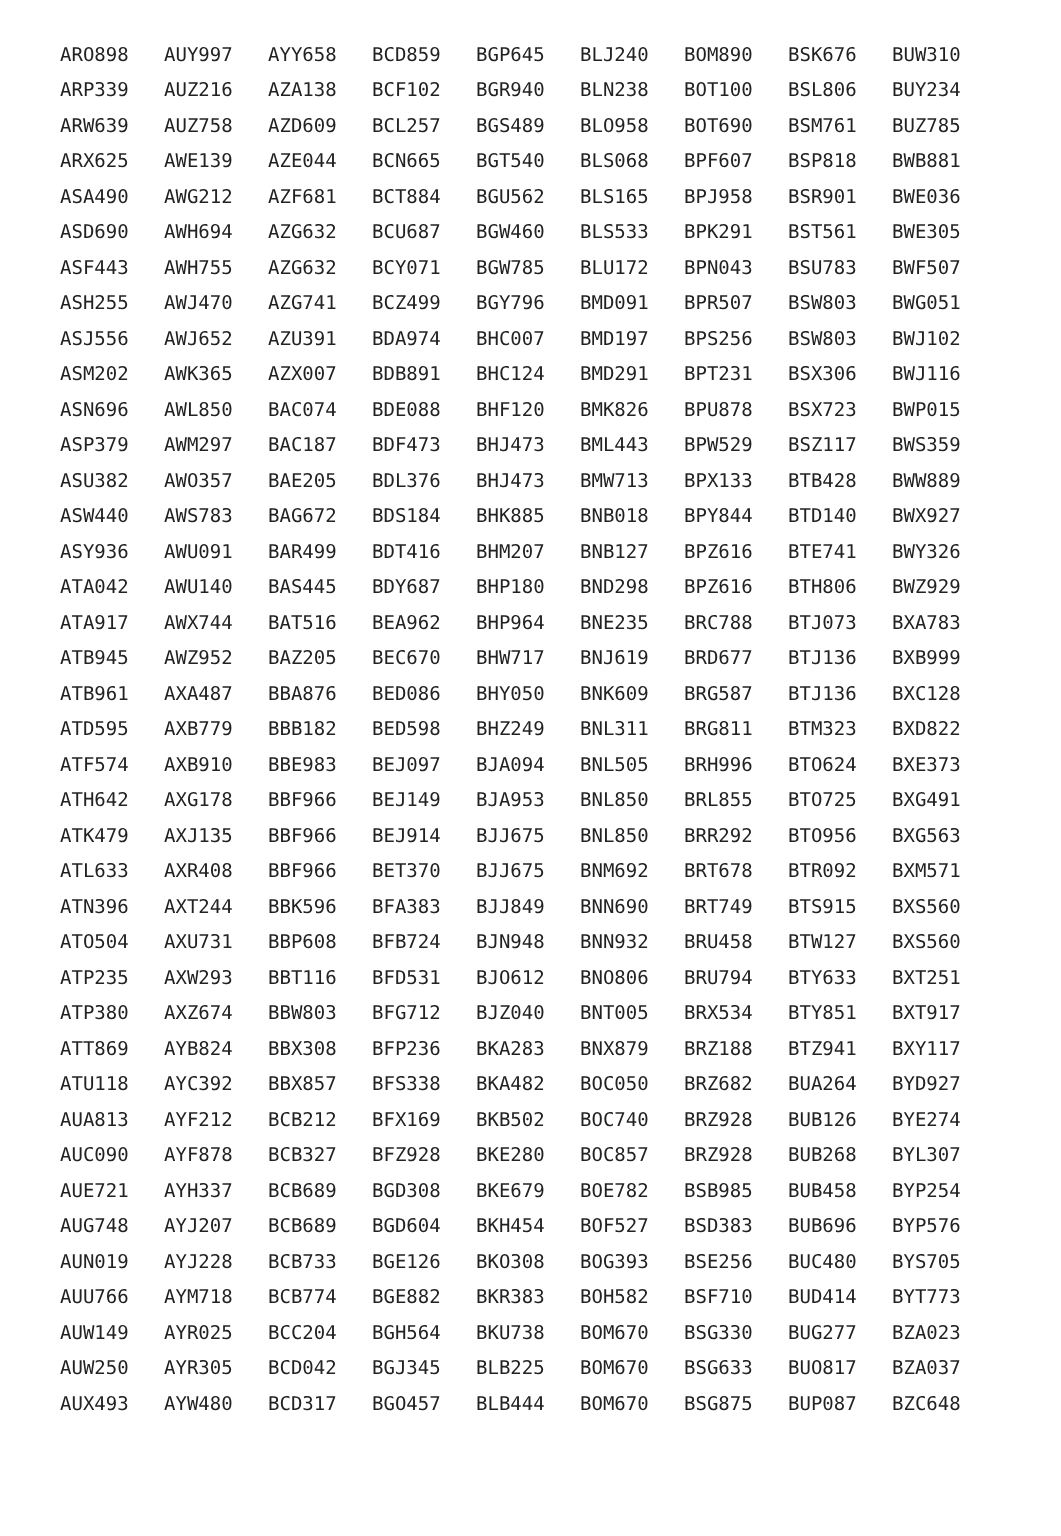| ARO898 | AUY997 | AYY658 | BCD859 | BGP645 | BLJ240 | BOM890 | BSK676 | BUW310 |
| ARP339 | AUZ216 | AZA138 | BCF102 | BGR940 | BLN238 | BOT100 | BSL806 | BUY234 |
| ARW639 | AUZ758 | AZD609 | BCL257 | BGS489 | BLO958 | BOT690 | BSM761 | BUZ785 |
| ARX625 | AWE139 | AZE044 | BCN665 | BGT540 | BLS068 | BPF607 | BSP818 | BWB881 |
| ASA490 | AWG212 | AZF681 | BCT884 | BGU562 | BLS165 | BPJ958 | BSR901 | BWE036 |
| ASD690 | AWH694 | AZG632 | BCU687 | BGW460 | BLS533 | BPK291 | BST561 | BWE305 |
| ASF443 | AWH755 | AZG632 | BCY071 | BGW785 | BLU172 | BPN043 | BSU783 | BWF507 |
| ASH255 | AWJ470 | AZG741 | BCZ499 | BGY796 | BMD091 | BPR507 | BSW803 | BWG051 |
| ASJ556 | AWJ652 | AZU391 | BDA974 | BHC007 | BMD197 | BPS256 | BSW803 | BWJ102 |
| ASM202 | AWK365 | AZX007 | BDB891 | BHC124 | BMD291 | BPT231 | BSX306 | BWJ116 |
| ASN696 | AWL850 | BAC074 | BDE088 | BHF120 | BMK826 | BPU878 | BSX723 | BWP015 |
| ASP379 | AWM297 | BAC187 | BDF473 | BHJ473 | BML443 | BPW529 | BSZ117 | BWS359 |
| ASU382 | AWO357 | BAE205 | BDL376 | BHJ473 | BMW713 | BPX133 | BTB428 | BWW889 |
| ASW440 | AWS783 | BAG672 | BDS184 | BHK885 | BNB018 | BPY844 | BTD140 | BWX927 |
| ASY936 | AWU091 | BAR499 | BDT416 | BHM207 | BNB127 | BPZ616 | BTE741 | BWY326 |
| ATA042 | AWU140 | BAS445 | BDY687 | BHP180 | BND298 | BPZ616 | BTH806 | BWZ929 |
| ATA917 | AWX744 | BAT516 | BEA962 | BHP964 | BNE235 | BRC788 | BTJ073 | BXA783 |
| ATB945 | AWZ952 | BAZ205 | BEC670 | BHW717 | BNJ619 | BRD677 | BTJ136 | BXB999 |
| ATB961 | AXA487 | BBA876 | BED086 | BHY050 | BNK609 | BRG587 | BTJ136 | BXC128 |
| ATD595 | AXB779 | BBB182 | BED598 | BHZ249 | BNL311 | BRG811 | BTM323 | BXD822 |
| ATF574 | AXB910 | BBE983 | BEJ097 | BJA094 | BNL505 | BRH996 | BTO624 | BXE373 |
| ATH642 | AXG178 | BBF966 | BEJ149 | BJA953 | BNL850 | BRL855 | BTO725 | BXG491 |
| ATK479 | AXJ135 | BBF966 | BEJ914 | BJJ675 | BNL850 | BRR292 | BTO956 | BXG563 |
| ATL633 | AXR408 | BBF966 | BET370 | BJJ675 | BNM692 | BRT678 | BTR092 | BXM571 |
| ATN396 | AXT244 | BBK596 | BFA383 | BJJ849 | BNN690 | BRT749 | BTS915 | BXS560 |
| ATO504 | AXU731 | BBP608 | BFB724 | BJN948 | BNN932 | BRU458 | BTW127 | BXS560 |
| ATP235 | AXW293 | BBT116 | BFD531 | BJO612 | BNO806 | BRU794 | BTY633 | BXT251 |
| ATP380 | AXZ674 | BBW803 | BFG712 | BJZ040 | BNT005 | BRX534 | BTY851 | BXT917 |
| ATT869 | AYB824 | BBX308 | BFP236 | BKA283 | BNX879 | BRZ188 | BTZ941 | BXY117 |
| ATU118 | AYC392 | BBX857 | BFS338 | BKA482 | BOC050 | BRZ682 | BUA264 | BYD927 |
| AUA813 | AYF212 | BCB212 | BFX169 | BKB502 | BOC740 | BRZ928 | BUB126 | BYE274 |
| AUC090 | AYF878 | BCB327 | BFZ928 | BKE280 | BOC857 | BRZ928 | BUB268 | BYL307 |
| AUE721 | AYH337 | BCB689 | BGD308 | BKE679 | BOE782 | BSB985 | BUB458 | BYP254 |
| AUG748 | AYJ207 | BCB689 | BGD604 | BKH454 | BOF527 | BSD383 | BUB696 | BYP576 |
| AUN019 | AYJ228 | BCB733 | BGE126 | BKO308 | BOG393 | BSE256 | BUC480 | BYS705 |
| AUU766 | AYM718 | BCB774 | BGE882 | BKR383 | BOH582 | BSF710 | BUD414 | BYT773 |
| AUW149 | AYR025 | BCC204 | BGH564 | BKU738 | BOM670 | BSG330 | BUG277 | BZA023 |
| AUW250 | AYR305 | BCD042 | BGJ345 | BLB225 | BOM670 | BSG633 | BUO817 | BZA037 |
| AUX493 | AYW480 | BCD317 | BGO457 | BLB444 | BOM670 | BSG875 | BUP087 | BZC648 |